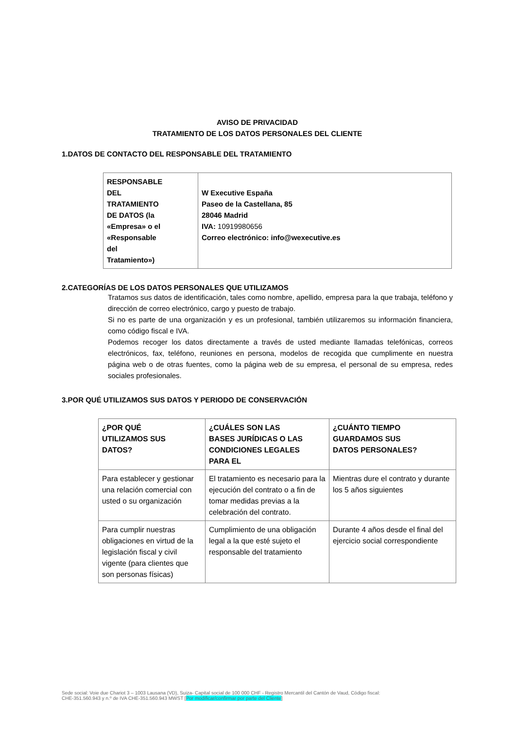AVISO DE PRIVACIDAD
TRATAMIENTO DE LOS DATOS PERSONALES DEL CLIENTE
1.DATOS DE CONTACTO DEL RESPONSABLE DEL TRATAMIENTO
| RESPONSABLE DEL TRATAMIENTO DE DATOS (la «Empresa» o el «Responsable del Tratamiento») | W Executive España Paseo de la Castellana, 85 28046 Madrid IVA: 10919980656 Correo electrónico: info@wexecutive.es |
2.CATEGORÍAS DE LOS DATOS PERSONALES QUE UTILIZAMOS
Tratamos sus datos de identificación, tales como nombre, apellido, empresa para la que trabaja, teléfono y dirección de correo electrónico, cargo y puesto de trabajo.
Si no es parte de una organización y es un profesional, también utilizaremos su información financiera, como código fiscal e IVA.
Podemos recoger los datos directamente a través de usted mediante llamadas telefónicas, correos electrónicos, fax, teléfono, reuniones en persona, modelos de recogida que cumplimente en nuestra página web o de otras fuentes, como la página web de su empresa, el personal de su empresa, redes sociales profesionales.
3.POR QUÉ UTILIZAMOS SUS DATOS Y PERIODO DE CONSERVACIÓN
| ¿POR QUÉ UTILIZAMOS SUS DATOS? | ¿CUÁLES SON LAS BASES JURÍDICAS O LAS CONDICIONES LEGALES PARA EL | ¿CUÁNTO TIEMPO GUARDAMOS SUS DATOS PERSONALES? |
| Para establecer y gestionar una relación comercial con usted o su organización | El tratamiento es necesario para la ejecución del contrato o a fin de tomar medidas previas a la celebración del contrato. | Mientras dure el contrato y durante los 5 años siguientes |
| Para cumplir nuestras obligaciones en virtud de la legislación fiscal y civil vigente (para clientes que son personas físicas) | Cumplimiento de una obligación legal a la que esté sujeto el responsable del tratamiento | Durante 4 años desde el final del ejercicio social correspondiente |
Sede social: Voie due Chariot 3 – 1003 Lausana (VD), Suiza- Capital social de 100 000 CHF - Registro Mercantil del Cantón de Vaud, Código fiscal:
CHE-351.560.943 y n.º de IVA CHE-351.560.943 MWST [Por modificar/confirmar por parte del Cliente]